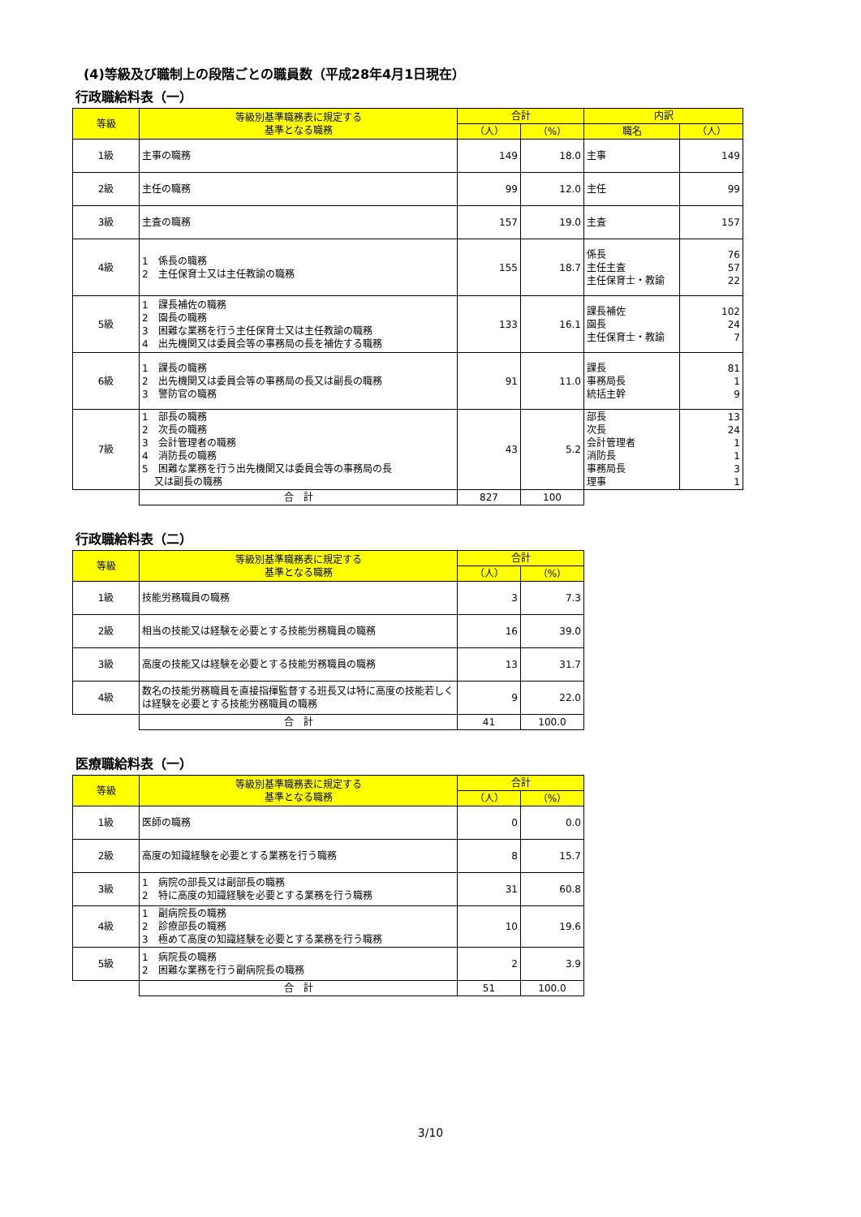(4)等級及び職制上の段階ごとの職員数（平成28年4月1日現在）
行政職給料表（一）
| 等級 | 等級別基準職務表に規定する 基準となる職務 | 合計 | | 内訳 | |
| --- | --- | --- | --- | --- | --- |
| | | （人） | （%） | 職名 | （人） |
| 1級 | 主事の職務 | 149 | 18.0 | 主事 | 149 |
| 2級 | 主任の職務 | 99 | 12.0 | 主任 | 99 |
| 3級 | 主査の職務 | 157 | 19.0 | 主査 | 157 |
| 4級 | 1 係長の職務 2 主任保育士又は主任教諭の職務 | 155 | 18.7 | 係長 主任主査 主任保育士・教諭 | 76 57 22 |
| 5級 | 1 課長補佐の職務 2 園長の職務 3 困難な業務を行う主任保育士又は主任教諭の職務 4 出先機関又は委員会等の事務局の長を補佐する職務 | 133 | 16.1 | 課長補佐 園長 主任保育士・教諭 | 102 24 7 |
| 6級 | 1 課長の職務 2 出先機関又は委員会等の事務局の長又は副長の職務 3 警防官の職務 | 91 | 11.0 | 課長 事務局長 統括主幹 | 81 1 9 |
| 7級 | 1 部長の職務 2 次長の職務 3 会計管理者の職務 4 消防長の職務 5 困難な業務を行う出先機関又は委員会等の事務局の長 又は副長の職務 | 43 | 5.2 | 部長 次長 会計管理者 消防長 事務局長 理事 | 13 24 1 1 3 1 |
| | 合 計 | 827 | 100 | | |
行政職給料表（二）
| 等級 | 等級別基準職務表に規定する 基準となる職務 | 合計 | |
| --- | --- | --- | --- |
| | | （人） | （%） |
| 1級 | 技能労務職員の職務 | 3 | 7.3 |
| 2級 | 相当の技能又は経験を必要とする技能労務職員の職務 | 16 | 39.0 |
| 3級 | 高度の技能又は経験を必要とする技能労務職員の職務 | 13 | 31.7 |
| 4級 | 数名の技能労務職員を直接指揮監督する班長又は特に高度の技能若しくは経験を必要とする技能労務職員の職務 | 9 | 22.0 |
| | 合 計 | 41 | 100.0 |
医療職給料表（一）
| 等級 | 等級別基準職務表に規定する 基準となる職務 | 合計 | |
| --- | --- | --- | --- |
| | | （人） | （%） |
| 1級 | 医師の職務 | 0 | 0.0 |
| 2級 | 高度の知識経験を必要とする業務を行う職務 | 8 | 15.7 |
| 3級 | 1 病院の部長又は副部長の職務 2 特に高度の知識経験を必要とする業務を行う職務 | 31 | 60.8 |
| 4級 | 1 副病院長の職務 2 診療部長の職務 3 極めて高度の知識経験を必要とする業務を行う職務 | 10 | 19.6 |
| 5級 | 1 病院長の職務 2 困難な業務を行う副病院長の職務 | 2 | 3.9 |
| | 合 計 | 51 | 100.0 |
3/10